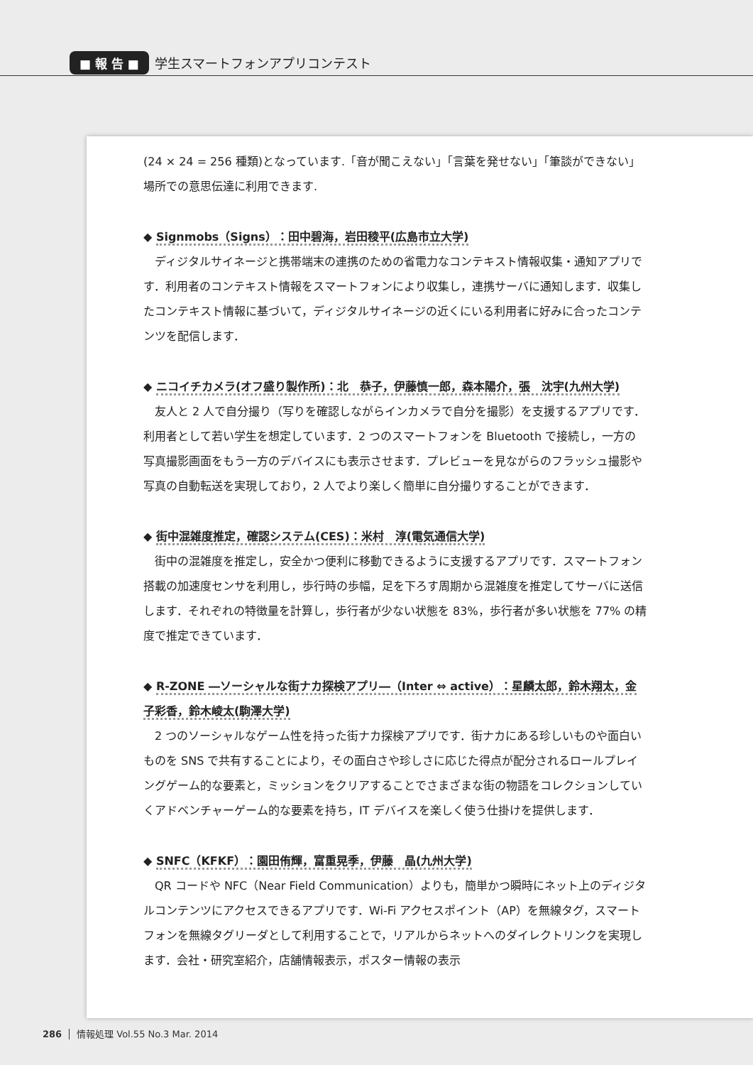■ 報 告 ■ 学生スマートフォンアプリコンテスト
(24 × 24 = 256 種類)となっています.「音が聞こえない」「言葉を発せない」「筆談ができない」場所での意思伝達に利用できます.
◆ Signmobs（Signs）：田中碧海，岩田稜平(広島市立大学)
ディジタルサイネージと携帯端末の連携のための省電力なコンテキスト情報収集・通知アプリです．利用者のコンテキスト情報をスマートフォンにより収集し，連携サーバに通知します．収集したコンテキスト情報に基づいて，ディジタルサイネージの近くにいる利用者に好みに合ったコンテンツを配信します．
◆ ニコイチカメラ(オフ盛り製作所)：北　恭子，伊藤慎一郎，森本陽介，張　沈宇(九州大学)
友人と 2 人で自分撮り（写りを確認しながらインカメラで自分を撮影）を支援するアプリです．利用者として若い学生を想定しています．2 つのスマートフォンを Bluetooth で接続し，一方の写真撮影画面をもう一方のデバイスにも表示させます．プレビューを見ながらのフラッシュ撮影や写真の自動転送を実現しており，2 人でより楽しく簡単に自分撮りすることができます．
◆ 街中混雑度推定，確認システム(CES)：米村　淳(電気通信大学)
街中の混雑度を推定し，安全かつ便利に移動できるように支援するアプリです．スマートフォン搭載の加速度センサを利用し，歩行時の歩幅，足を下ろす周期から混雑度を推定してサーバに送信します．それぞれの特徴量を計算し，歩行者が少ない状態を 83%，歩行者が多い状態を 77% の精度で推定できています．
◆ R-ZONE ―ソーシャルな街ナカ探検アプリ―（Inter ⇔ active）：星麟太郎，鈴木翔太，金子彩香，鈴木崚太(駒澤大学)
2 つのソーシャルなゲーム性を持った街ナカ探検アプリです．街ナカにある珍しいものや面白いものを SNS で共有することにより，その面白さや珍しさに応じた得点が配分されるロールプレイングゲーム的な要素と，ミッションをクリアすることでさまざまな街の物語をコレクションしていくアドベンチャーゲーム的な要素を持ち，IT デバイスを楽しく使う仕掛けを提供します．
◆ SNFC（KFKF）：園田侑輝，富重晃季，伊藤　晶(九州大学)
QR コードや NFC（Near Field Communication）よりも，簡単かつ瞬時にネット上のディジタルコンテンツにアクセスできるアプリです．Wi-Fi アクセスポイント（AP）を無線タグ，スマートフォンを無線タグリーダとして利用することで，リアルからネットへのダイレクトリンクを実現します．会社・研究室紹介，店舗情報表示，ポスター情報の表示
286 情報処理 Vol.55 No.3 Mar. 2014